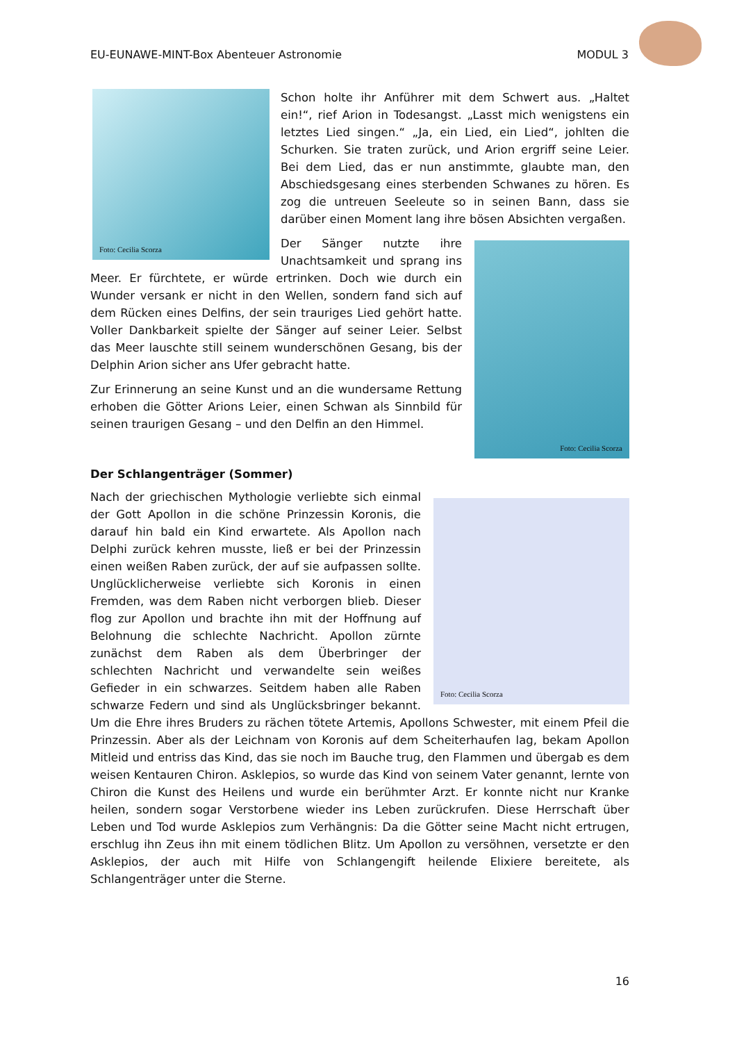EU-EUNAWE-MINT-Box Abenteuer Astronomie
MODUL 3
Foto: Cecilia Scorza
Schon holte ihr Anführer mit dem Schwert aus. „Haltet ein!“, rief Arion in Todesangst. „Lasst mich wenigstens ein letztes Lied singen.“ „Ja, ein Lied, ein Lied“, johlten die Schurken. Sie traten zurück, und Arion ergriff seine Leier. Bei dem Lied, das er nun anstimmte, glaubte man, den Abschiedsgesang eines sterbenden Schwanes zu hören. Es zog die untreuen Seeleute so in seinen Bann, dass sie darüber einen Moment lang ihre bösen Absichten vergaßen.
Foto: Cecilia Scorza
Der Sänger nutzte ihre Unachtsamkeit und sprang ins Meer. Er fürchtete, er würde ertrinken. Doch wie durch ein Wunder versank er nicht in den Wellen, sondern fand sich auf dem Rücken eines Delfins, der sein trauriges Lied gehört hatte. Voller Dankbarkeit spielte der Sänger auf seiner Leier. Selbst das Meer lauschte still seinem wunderschönen Gesang, bis der Delphin Arion sicher ans Ufer gebracht hatte.
Zur Erinnerung an seine Kunst und an die wundersame Rettung erhoben die Götter Arions Leier, einen Schwan als Sinnbild für seinen traurigen Gesang – und den Delfin an den Himmel.
Der Schlangenträger (Sommer)
Foto: Cecilia Scorza
Nach der griechischen Mythologie verliebte sich einmal der Gott Apollon in die schöne Prinzessin Koronis, die darauf hin bald ein Kind erwartete. Als Apollon nach Delphi zurück kehren musste, ließ er bei der Prinzessin einen weißen Raben zurück, der auf sie aufpassen sollte. Unglücklicherweise verliebte sich Koronis in einen Fremden, was dem Raben nicht verborgen blieb. Dieser flog zur Apollon und brachte ihn mit der Hoffnung auf Belohnung die schlechte Nachricht. Apollon zürnte zunächst dem Raben als dem Überbringer der schlechten Nachricht und verwandelte sein weißes Gefieder in ein schwarzes. Seitdem haben alle Raben schwarze Federn und sind als Unglücksbringer bekannt. Um die Ehre ihres Bruders zu rächen tötete Artemis, Apollons Schwester, mit einem Pfeil die Prinzessin. Aber als der Leichnam von Koronis auf dem Scheiterhaufen lag, bekam Apollon Mitleid und entriss das Kind, das sie noch im Bauche trug, den Flammen und übergab es dem weisen Kentauren Chiron. Asklepios, so wurde das Kind von seinem Vater genannt, lernte von Chiron die Kunst des Heilens und wurde ein berühmter Arzt. Er konnte nicht nur Kranke heilen, sondern sogar Verstorbene wieder ins Leben zurückrufen. Diese Herrschaft über Leben und Tod wurde Asklepios zum Verhängnis: Da die Götter seine Macht nicht ertrugen, erschlug ihn Zeus ihn mit einem tödlichen Blitz. Um Apollon zu versöhnen, versetzte er den Asklepios, der auch mit Hilfe von Schlangengift heilende Elixiere bereitete, als Schlangenträger unter die Sterne.
16